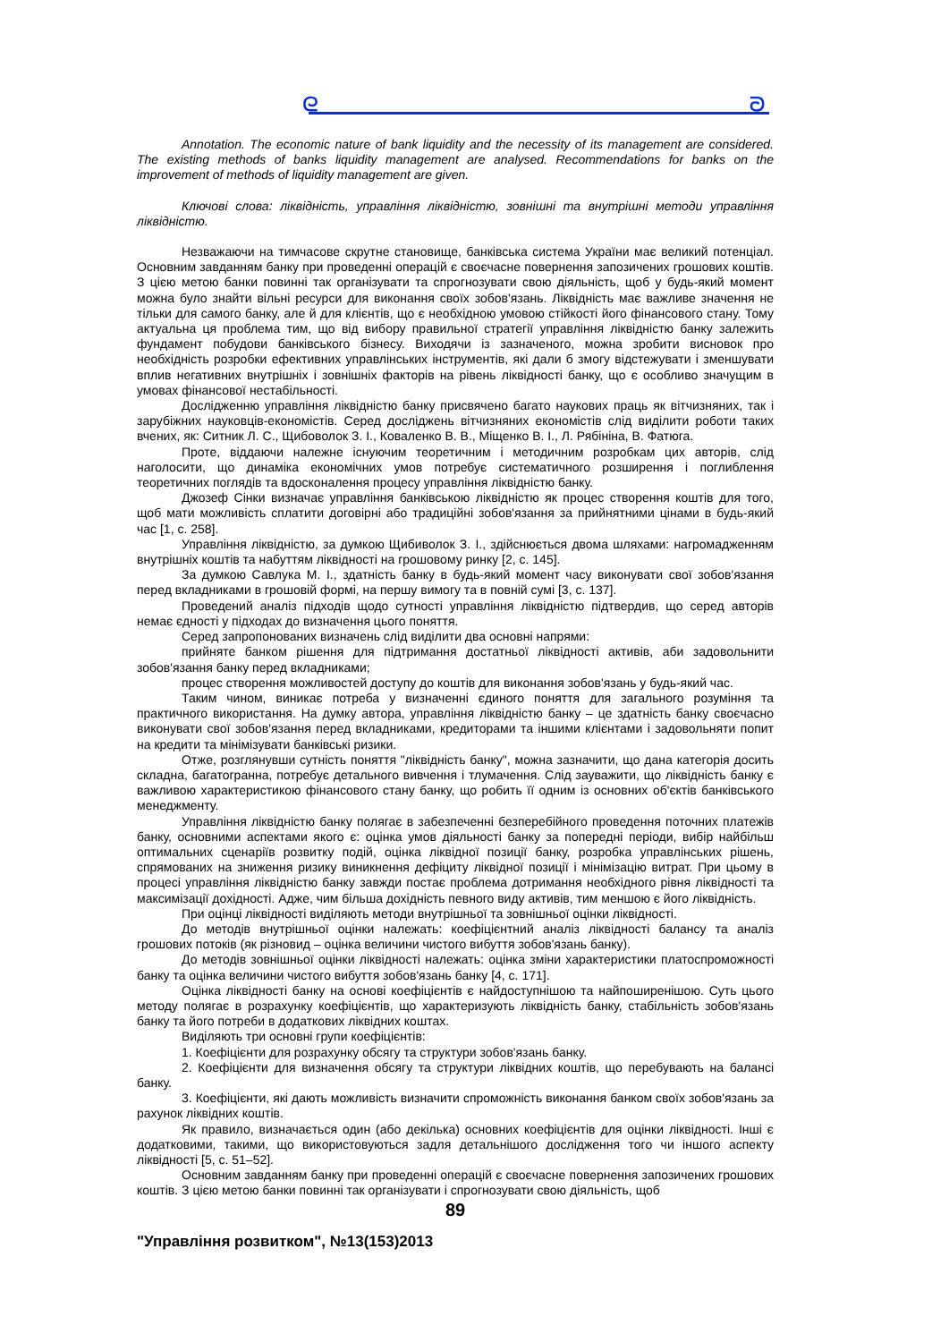ᘓ ᘐ
Annotation. The economic nature of bank liquidity and the necessity of its management are considered. The existing methods of banks liquidity management are analysed. Recommendations for banks on the improvement of methods of liquidity management are given.
Ключові слова: ліквідність, управління ліквідністю, зовнішні та внутрішні методи управління ліквідністю.
Незважаючи на тимчасове скрутне становище, банківська система України має великий потенціал. Основним завданням банку при проведенні операцій є своєчасне повернення запозичених грошових коштів. З цією метою банки повинні так організувати та спрогнозувати свою діяльність, щоб у будь-який момент можна було знайти вільні ресурси для виконання своїх зобов'язань. Ліквідність має важливе значення не тільки для самого банку, але й для клієнтів, що є необхідною умовою стійкості його фінансового стану. Тому актуальна ця проблема тим, що від вибору правильної стратегії управління ліквідністю банку залежить фундамент побудови банківського бізнесу. Виходячи із зазначеного, можна зробити висновок про необхідність розробки ефективних управлінських інструментів, які дали б змогу відстежувати і зменшувати вплив негативних внутрішніх і зовнішніх факторів на рівень ліквідності банку, що є особливо значущим в умовах фінансової нестабільності.
Дослідженню управління ліквідністю банку присвячено багато наукових праць як вітчизняних, так і зарубіжних науковців-економістів. Серед досліджень вітчизняних економістів слід виділити роботи таких вчених, як: Ситник Л. С., Щибоволок З. І., Коваленко В. В., Міщенко В. І., Л. Рябініна, В. Фатюга.
Проте, віддаючи належне існуючим теоретичним і методичним розробкам цих авторів, слід наголосити, що динаміка економічних умов потребує систематичного розширення і поглиблення теоретичних поглядів та вдосконалення процесу управління ліквідністю банку.
Джозеф Сінки визначає управління банківською ліквідністю як процес створення коштів для того, щоб мати можливість сплатити договірні або традиційні зобов'язання за прийнятними цінами в будь-який час [1, с. 258].
Управління ліквідністю, за думкою Щибиволок З. І., здійснюється двома шляхами: нагромадженням внутрішніх коштів та набуттям ліквідності на грошовому ринку [2, с. 145].
За думкою Савлука М. І., здатність банку в будь-який момент часу виконувати свої зобов'язання перед вкладниками в грошовій формі, на першу вимогу та в повній сумі [3, с. 137].
Проведений аналіз підходів щодо сутності управління ліквідністю підтвердив, що серед авторів немає єдності у підходах до визначення цього поняття.
Серед запропонованих визначень слід виділити два основні напрями:
прийняте банком рішення для підтримання достатньої ліквідності активів, аби задовольнити зобов'язання банку перед вкладниками;
процес створення можливостей доступу до коштів для виконання зобов'язань у будь-який час.
Таким чином, виникає потреба у визначенні єдиного поняття для загального розуміння та практичного використання. На думку автора, управління ліквідністю банку – це здатність банку своєчасно виконувати свої зобов'язання перед вкладниками, кредиторами та іншими клієнтами і задовольняти попит на кредити та мінімізувати банківські ризики.
Отже, розглянувши сутність поняття "ліквідність банку", можна зазначити, що дана категорія досить складна, багатогранна, потребує детального вивчення і тлумачення. Слід зауважити, що ліквідність банку є важливою характеристикою фінансового стану банку, що робить її одним із основних об'єктів банківського менеджменту.
Управління ліквідністю банку полягає в забезпеченні безперебійного проведення поточних платежів банку, основними аспектами якого є: оцінка умов діяльності банку за попередні періоди, вибір найбільш оптимальних сценаріїв розвитку подій, оцінка ліквідної позиції банку, розробка управлінських рішень, спрямованих на зниження ризику виникнення дефіциту ліквідної позиції і мінімізацію витрат. При цьому в процесі управління ліквідністю банку завжди постає проблема дотримання необхідного рівня ліквідності та максимізації дохідності. Адже, чим більша дохідність певного виду активів, тим меншою є його ліквідність.
При оцінці ліквідності виділяють методи внутрішньої та зовнішньої оцінки ліквідності.
До методів внутрішньої оцінки належать: коефіцієнтний аналіз ліквідності балансу та аналіз грошових потоків (як різновид – оцінка величини чистого вибуття зобов'язань банку).
До методів зовнішньої оцінки ліквідності належать: оцінка зміни характеристики платоспроможності банку та оцінка величини чистого вибуття зобов'язань банку [4, с. 171].
Оцінка ліквідності банку на основі коефіцієнтів є найдоступнішою та найпоширенішою. Суть цього методу полягає в розрахунку коефіцієнтів, що характеризують ліквідність банку, стабільність зобов'язань банку та його потреби в додаткових ліквідних коштах.
Виділяють три основні групи коефіцієнтів:
1. Коефіцієнти для розрахунку обсягу та структури зобов'язань банку.
2. Коефіцієнти для визначення обсягу та структури ліквідних коштів, що перебувають на балансі банку.
3. Коефіцієнти, які дають можливість визначити спроможність виконання банком своїх зобов'язань за рахунок ліквідних коштів.
Як правило, визначається один (або декілька) основних коефіцієнтів для оцінки ліквідності. Інші є додатковими, такими, що використовуються задля детальнішого дослідження того чи іншого аспекту ліквідності [5, с. 51–52].
Основним завданням банку при проведенні операцій є своєчасне повернення запозичених грошових коштів. З цією метою банки повинні так організувати і спрогнозувати свою діяльність, щоб
89
"Управління розвитком", №13(153)2013